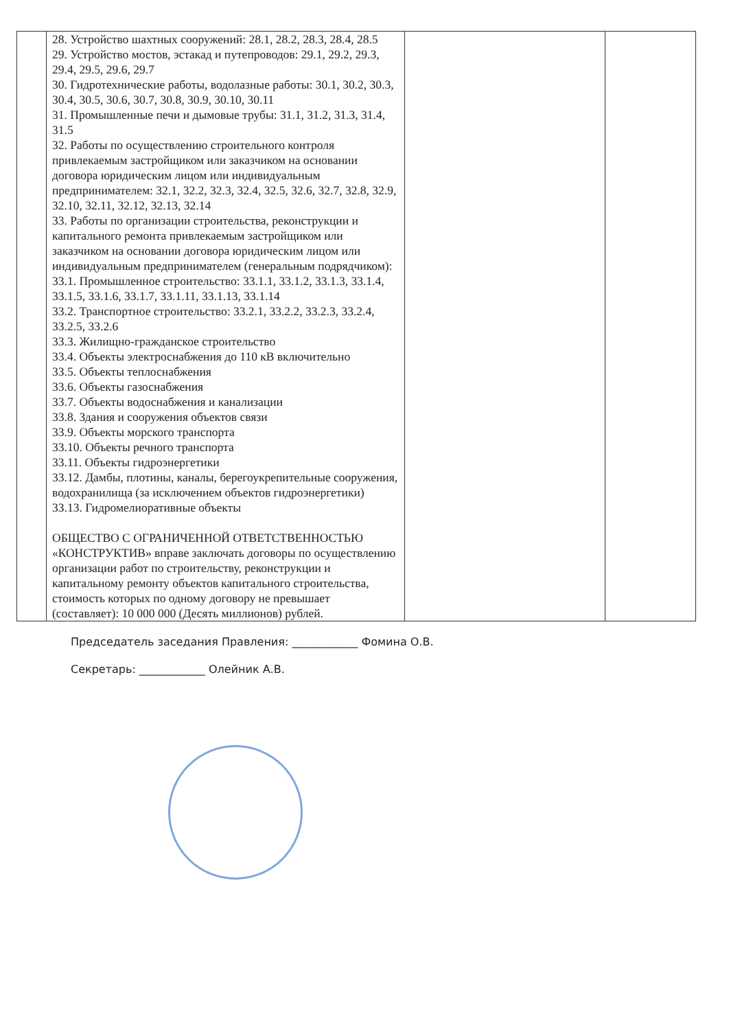| | 28. Устройство шахтных сооружений: 28.1, 28.2, 28.3, 28.4, 28.5 29. Устройство мостов, эстакад и путепроводов: 29.1, 29.2, 29.3, 29.4, 29.5, 29.6, 29.7 30. Гидротехнические работы, водолазные работы: 30.1, 30.2, 30.3, 30.4, 30.5, 30.6, 30.7, 30.8, 30.9, 30.10, 30.11 31. Промышленные печи и дымовые трубы: 31.1, 31.2, 31.3, 31.4, 31.5 32. Работы по осуществлению строительного контроля привлекаемым застройщиком или заказчиком на основании договора юридическим лицом или индивидуальным предпринимателем: 32.1, 32.2, 32.3, 32.4, 32.5, 32.6, 32.7, 32.8, 32.9, 32.10, 32.11, 32.12, 32.13, 32.14 33. Работы по организации строительства, реконструкции и капитального ремонта привлекаемым застройщиком или заказчиком на основании договора юридическим лицом или индивидуальным предпринимателем (генеральным подрядчиком): 33.1. Промышленное строительство: 33.1.1, 33.1.2, 33.1.3, 33.1.4, 33.1.5, 33.1.6, 33.1.7, 33.1.11, 33.1.13, 33.1.14 33.2. Транспортное строительство: 33.2.1, 33.2.2, 33.2.3, 33.2.4, 33.2.5, 33.2.6 33.3. Жилищно-гражданское строительство 33.4. Объекты электроснабжения до 110 кВ включительно 33.5. Объекты теплоснабжения 33.6. Объекты газоснабжения 33.7. Объекты водоснабжения и канализации 33.8. Здания и сооружения объектов связи 33.9. Объекты морского транспорта 33.10. Объекты речного транспорта 33.11. Объекты гидроэнергетики 33.12. Дамбы, плотины, каналы, берегоукрепительные сооружения, водохранилища (за исключением объектов гидроэнергетики) 33.13. Гидромелиоративные объекты ОБЩЕСТВО С ОГРАНИЧЕННОЙ ОТВЕТСТВЕННОСТЬЮ «КОНСТРУКТИВ» вправе заключать договоры по осуществлению организации работ по строительству, реконструкции и капитальному ремонту объектов капитального строительства, стоимость которых по одному договору не превышает (составляет): 10 000 000 (Десять миллионов) рублей. | | |
Председатель заседания Правления: ____________ Фомина О.В.
Секретарь: ____________ Олейник А.В.